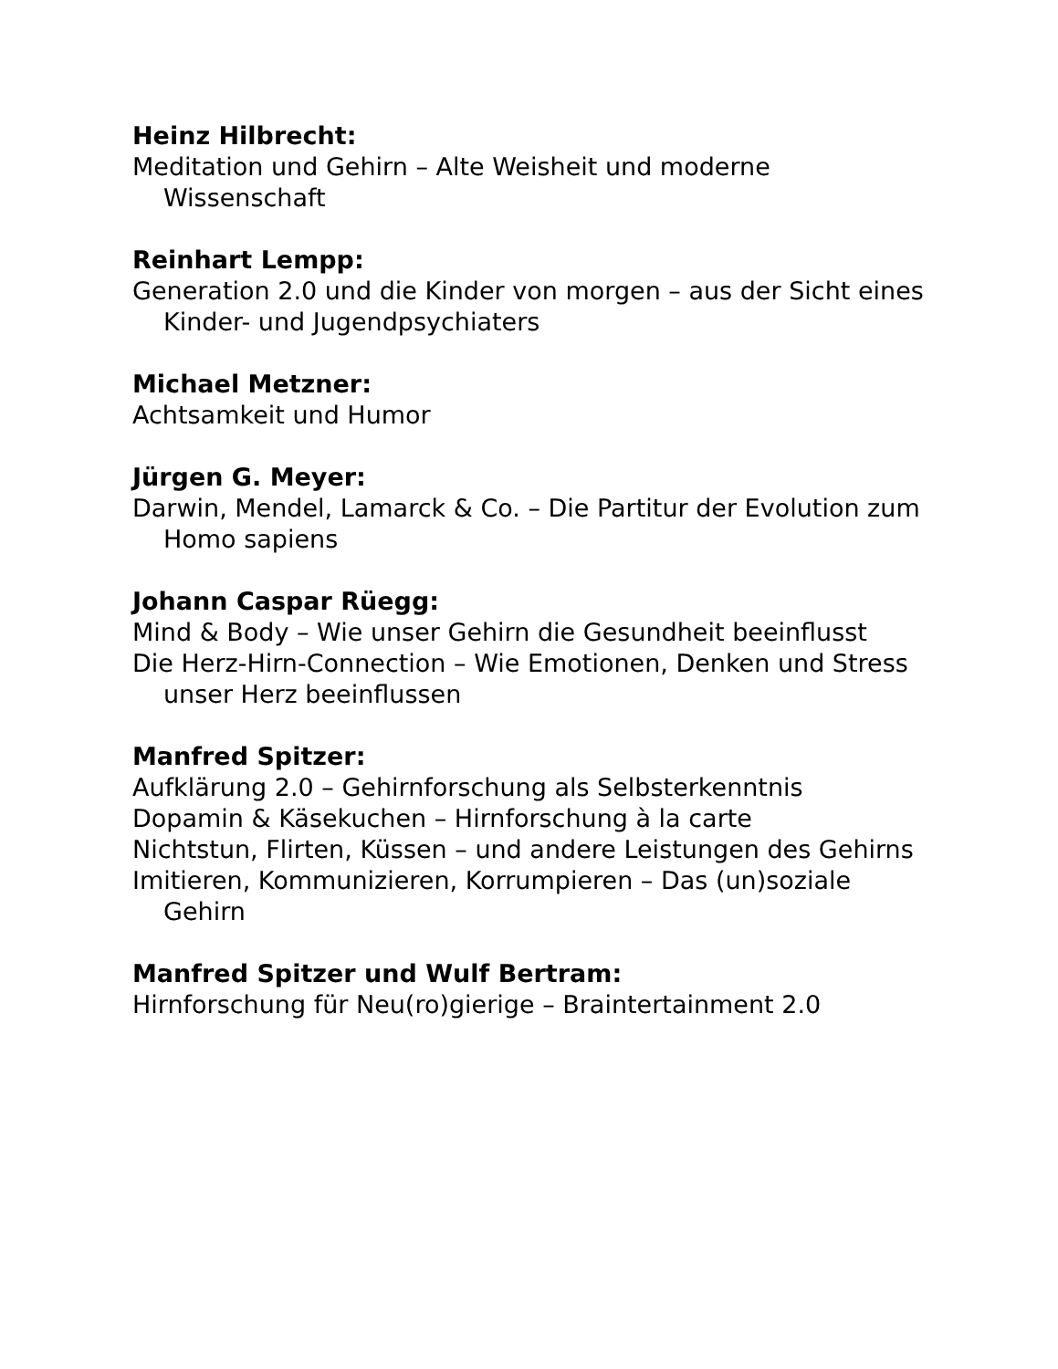Heinz Hilbrecht:
Meditation und Gehirn – Alte Weisheit und moderne Wissenschaft
Reinhart Lempp:
Generation 2.0 und die Kinder von morgen – aus der Sicht eines Kinder- und Jugendpsychiaters
Michael Metzner:
Achtsamkeit und Humor
Jürgen G. Meyer:
Darwin, Mendel, Lamarck & Co. – Die Partitur der Evolution zum Homo sapiens
Johann Caspar Rüegg:
Mind & Body – Wie unser Gehirn die Gesundheit beeinflusst
Die Herz-Hirn-Connection – Wie Emotionen, Denken und Stress unser Herz beeinflussen
Manfred Spitzer:
Aufklärung 2.0 – Gehirnforschung als Selbsterkenntnis
Dopamin & Käsekuchen – Hirnforschung à la carte
Nichtstun, Flirten, Küssen – und andere Leistungen des Gehirns
Imitieren, Kommunizieren, Korrumpieren – Das (un)soziale Gehirn
Manfred Spitzer und Wulf Bertram:
Hirnforschung für Neu(ro)gierige – Braintertainment 2.0